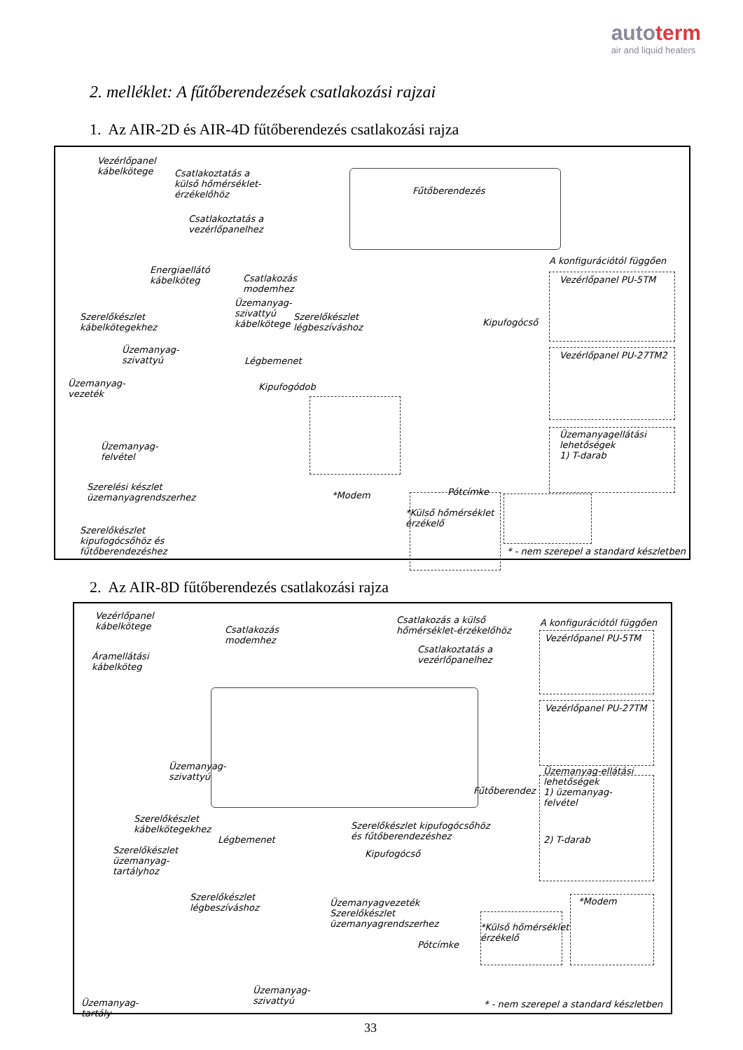autoterm
air and liquid heaters
2. melléklet: A fűtőberendezések csatlakozási rajzai
1. Az AIR-2D és AIR-4D fűtőberendezés csatlakozási rajza
Vezérlőpanel
kábelkötege
Csatlakoztatás a
külső hőmérséklet-
érzékelőhöz
Fűtőberendezés
Csatlakoztatás a
vezérlőpanelhez
Energiaellátó
kábelköteg
Csatlakozás
modemhez
Üzemanyag-
szivattyú
kábelkötege
Szerelőkészlet
légbeszíváshoz
A konfigurációtól függően
Vezérlőpanel PU-5TM
Vezérlőpanel PU-27TM2
Üzemanyagellátási
lehetőségek
1) T-darab
Kipufogócső
Szerelőkészlet
kábelkötegekhez
Üzemanyag-
szivattyú
Légbemenet
Üzemanyag-
vezeték
Kipufogódob
Üzemanyag-
felvétel
Szerelési készlet
üzemanyagrendszerhez
Pótcímke
*Modem
*Külső hőmérséklet
érzékelő
Szerelőkészlet
kipufogócsőhöz és
fűtőberendezéshez
* - nem szerepel a standard készletben
2. Az AIR-8D fűtőberendezés csatlakozási rajza
Vezérlőpanel
kábelkötege
Csatlakozás
modemhez
Csatlakozás a külső
hőmérséklet-érzékelőhöz
Csatlakoztatás a
vezérlőpanelhez
A konfigurációtól függően
Vezérlőpanel PU-5TM
Vezérlőpanel PU-27TM
Áramellátási
kábelköteg
Üzemanyag-
szivattyú
Fűtőberendez
Üzemanyag-ellátási
lehetőségek
1) üzemanyag-
felvétel
2) T-darab
Szerelőkészlet
kábelkötegekhez
Légbemenet
Szerelőkészlet kipufogócsőhöz
és fűtőberendezéshez
Kipufogócső
Szerelőkészlet
üzemanyag-
tartályhoz
Szerelőkészlet
légbeszíváshoz
Üzemanyagvezeték
Szerelőkészlet
üzemanyagrendszerhez
*Modem
*Külső hőmérséklet
érzékelő
Pótcímke
Üzemanyag-
szivattyú
Üzemanyag-
tartály
* - nem szerepel a standard készletben
33